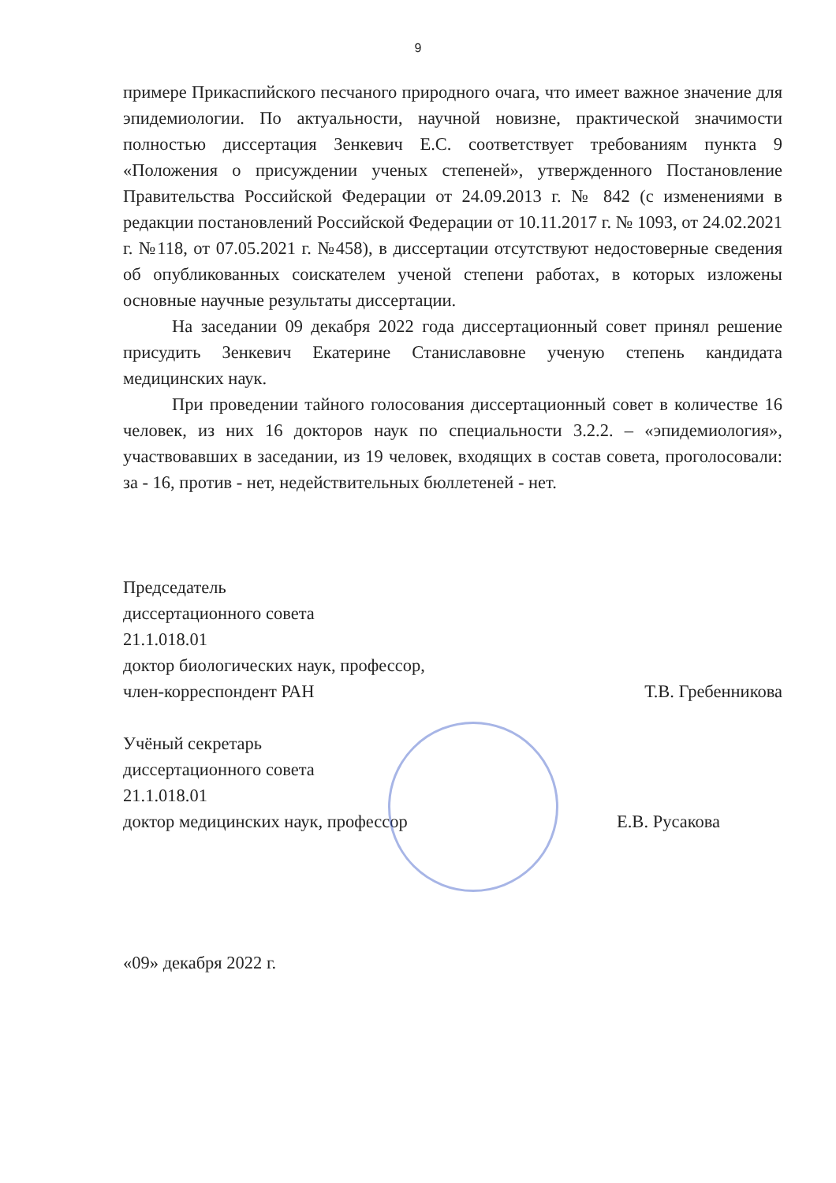9
примере Прикаспийского песчаного природного очага, что имеет важное значение для эпидемиологии. По актуальности, научной новизне, практической значимости полностью диссертация Зенкевич Е.С. соответствует требованиям пункта 9 «Положения о присуждении ученых степеней», утвержденного Постановление Правительства Российской Федерации от 24.09.2013 г. № 842 (с изменениями в редакции постановлений Российской Федерации от 10.11.2017 г. № 1093, от 24.02.2021 г. №118, от 07.05.2021 г. №458), в диссертации отсутствуют недостоверные сведения об опубликованных соискателем ученой степени работах, в которых изложены основные научные результаты диссертации.
На заседании 09 декабря 2022 года диссертационный совет принял решение присудить Зенкевич Екатерине Станиславовне ученую степень кандидата медицинских наук.
При проведении тайного голосования диссертационный совет в количестве 16 человек, из них 16 докторов наук по специальности 3.2.2. – «эпидемиология», участвовавших в заседании, из 19 человек, входящих в состав совета, проголосовали: за - 16, против - нет, недействительных бюллетеней - нет.
Председатель
диссертационного совета
21.1.018.01
доктор биологических наук, профессор,
член-корреспондент РАН Т.В. Гребенникова
Учёный секретарь
диссертационного совета
21.1.018.01
доктор медицинских наук, профессор Е.В. Русакова
«09» декабря 2022 г.